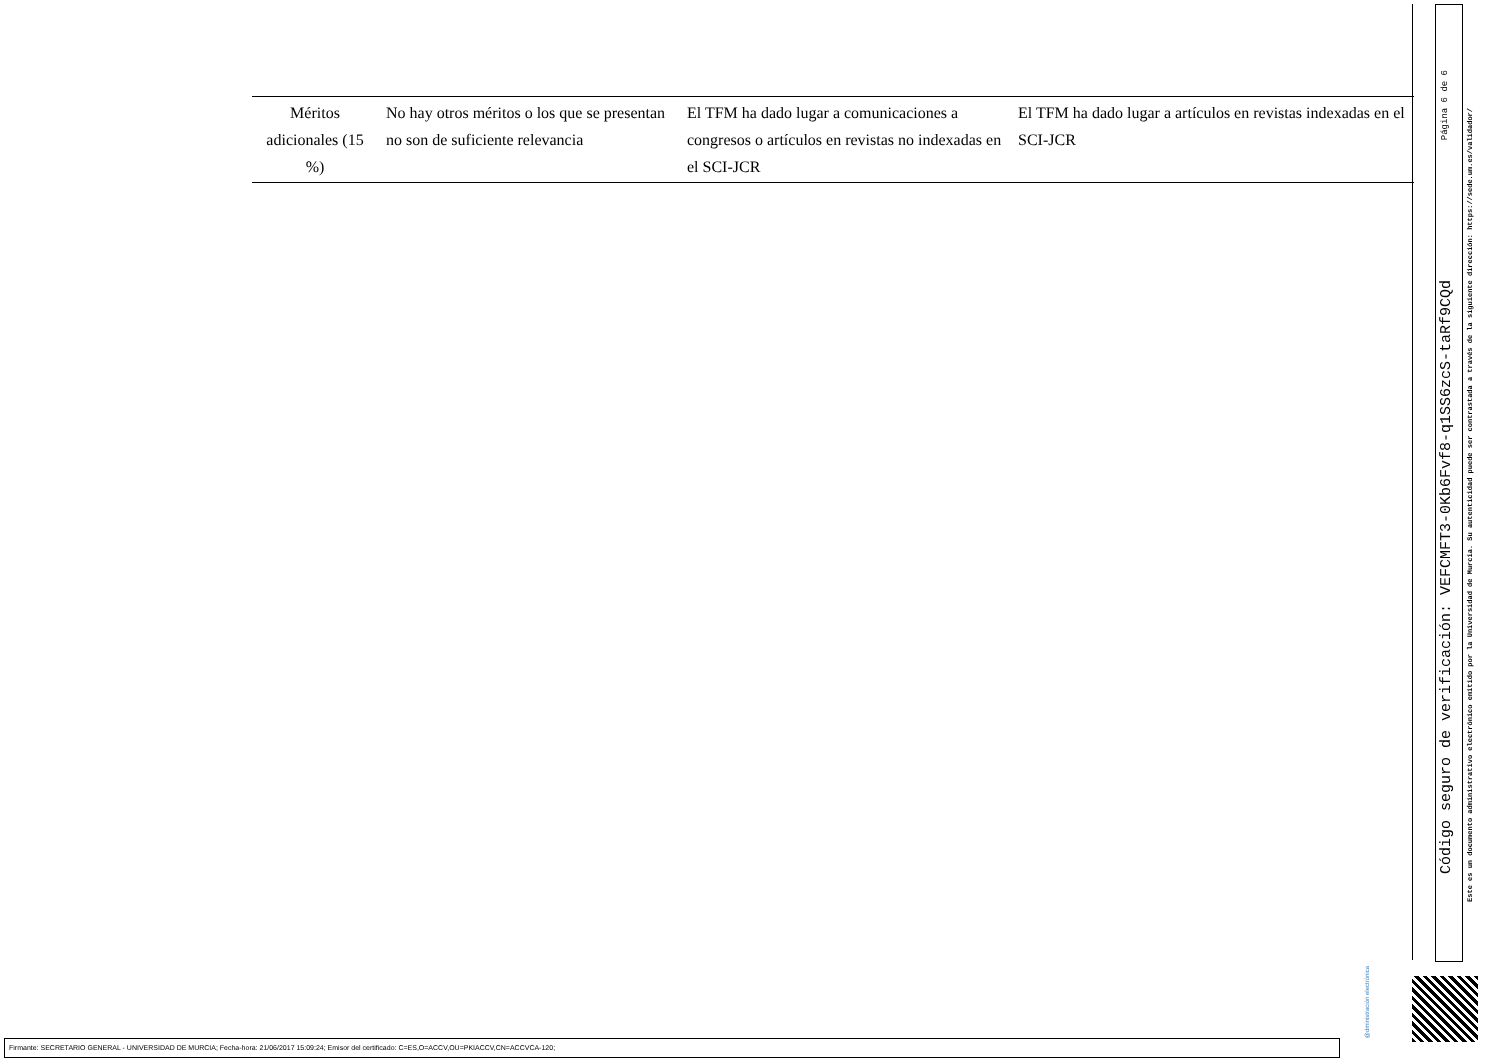| Méritos adicionales (15 %) | No hay otros méritos o los que se presentan no son de suficiente relevancia | El TFM ha dado lugar a comunicaciones a congresos o artículos en revistas no indexadas en el SCI-JCR | El TFM ha dado lugar a artículos en revistas indexadas en el SCI-JCR |
Página 6 de 6
Código seguro de verificación: VEFCMFT3-0Kb6Fvf8-q1SS6zcS-taRf9CQd
Este es un documento administrativo electrónico emitido por la Universidad de Murcia. Su autenticidad puede ser contrastada a través de la siguiente dirección: https://sede.um.es/validador/
@dministración electrónica
Firmante: SECRETARIO GENERAL - UNIVERSIDAD DE MURCIA; Fecha-hora: 21/06/2017 15:09:24; Emisor del certificado: C=ES,O=ACCV,OU=PKIACCV,CN=ACCVCA-120;